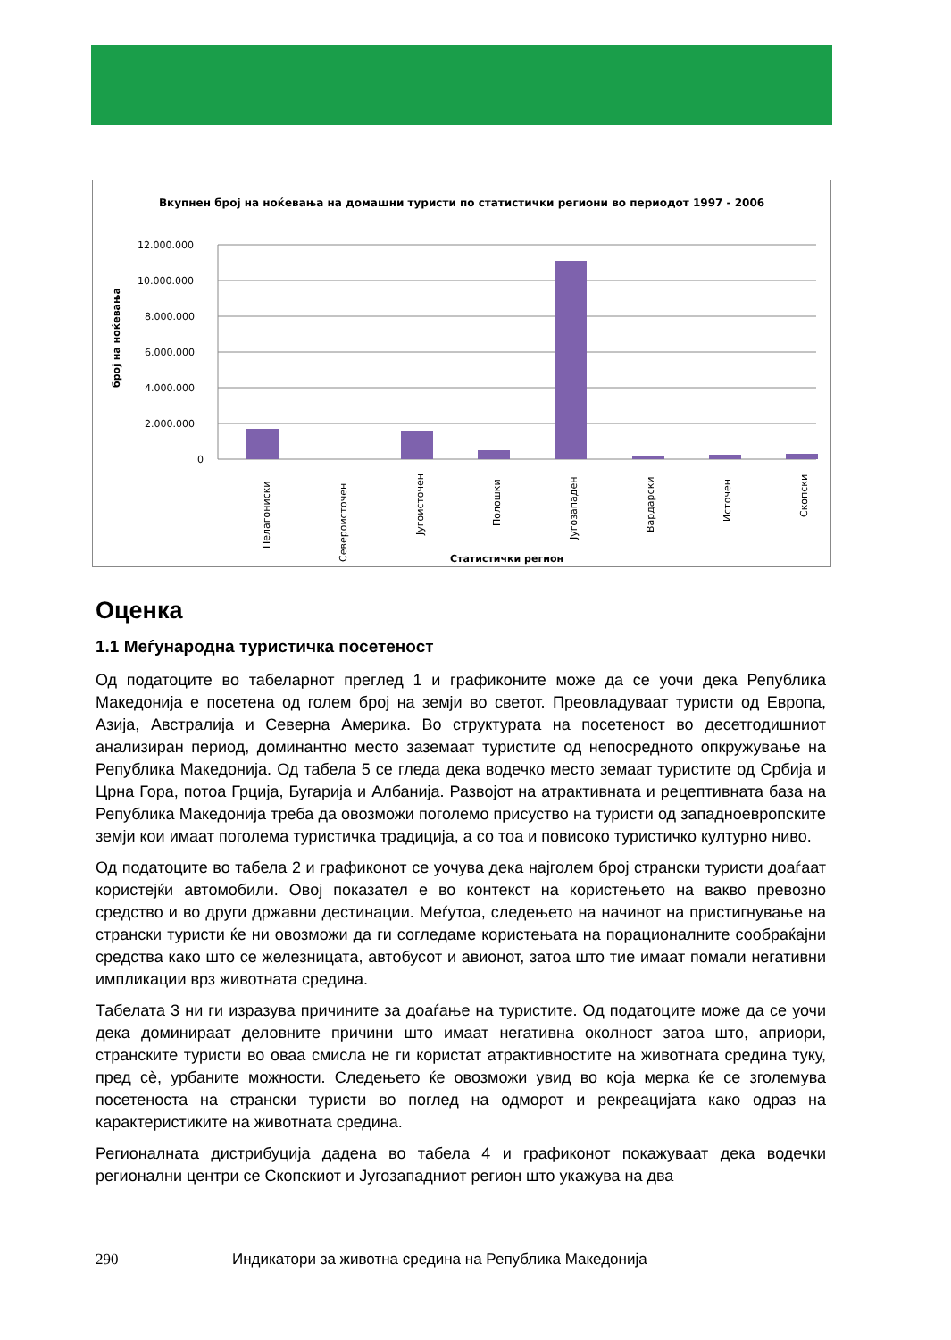Вкупнен број на ноќевања на домашни туристи по статистички региони во периодот 1997 - 2006
број на ноќевања
12.000.000
10.000.000
8.000.000
6.000.000
4.000.000
2.000.000
0
Пелагониски
Североисточен
Југоисточен
Полошки
Југозападен
Вардарски
Источен
Скопски
Статистички регион
Оценка
1.1 Меѓународна туристичка посетеност
Од податоците во табеларнот преглед 1 и графиконите може да се уочи дека Република Македонија е посетена од голем број на земји во светот. Преовладуваат туристи од Европа, Азија, Австралија и Северна Америка. Во структурата на посетеност во десетгодишниот анализиран период, доминантно место заземаат туристите од непосредното опкружување на Република Македонија. Од табела 5 се гледа дека водечко место земаат туристите од Србија и Црна Гора, потоа Грција, Бугарија и Албанија. Развојот на атрактивната и рецептивната база на Република Македонија треба да овозможи поголемо присуство на туристи од западноевропските земји кои имаат поголема туристичка традиција, а со тоа и повисоко туристичко културно ниво.
Од податоците во табела 2 и графиконот се уочува дека најголем број странски туристи доаѓаат користејќи автомобили. Овој показател е во контекст на користењето на вакво превозно средство и во други државни дестинации. Меѓутоа, следењето на начинот на пристигнување на странски туристи ќе ни овозможи да ги согледаме користењата на порационалните сообраќајни средства како што се железницата, автобусот и авионот, затоа што тие имаат помали негативни импликации врз животната средина.
Табелата 3 ни ги изразува причините за доаѓање на туристите. Од податоците може да се уочи дека доминираат деловните причини што имаат негативна околност затоа што, априори, странските туристи во оваа смисла не ги користат атрактивностите на животната средина туку, пред сѐ, урбаните можности. Следењето ќе овозможи увид во која мерка ќе се зголемува посетеноста на странски туристи во поглед на одморот и рекреацијата како одраз на карактеристиките на животната средина.
Регионалната дистрибуција дадена во табела 4 и графиконот покажуваат дека водечки регионални центри се Скопскиот и Југозападниот регион што укажува на два
290 Индикатори за животна средина на Република Македонија